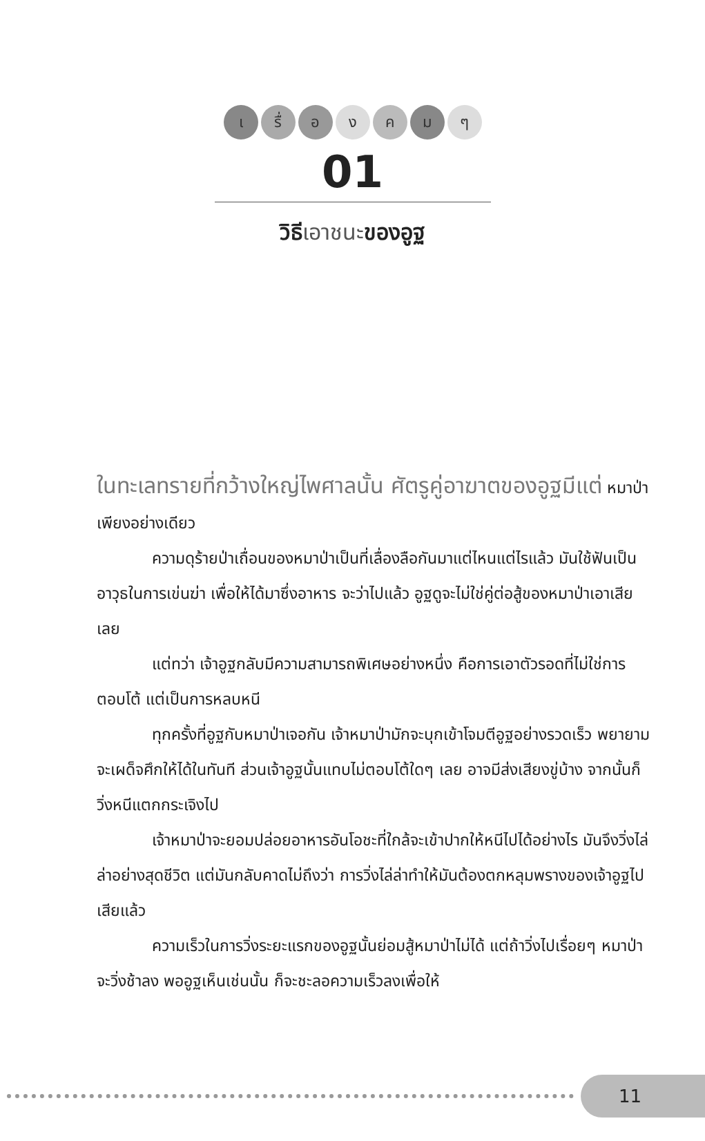เ รื่ อ ง ค ม ๆ
01
วิธีเอาชนะของอูฐ
ในทะเลทรายที่กว้างใหญ่ไพศาลนั้น ศัตรูคู่อาฆาตของอูฐมีแต่ หมาป่าเพียงอย่างเดียว
ความดุร้ายป่าเถื่อนของหมาป่าเป็นที่เลื่องลือกันมาแต่ไหนแต่ไรแล้ว มันใช้ฟันเป็นอาวุธในการเข่นฆ่า เพื่อให้ได้มาซึ่งอาหาร จะว่าไปแล้ว อูฐดูจะไม่ใช่คู่ต่อสู้ของหมาป่าเอาเสียเลย
แต่ทว่า เจ้าอูฐกลับมีความสามารถพิเศษอย่างหนึ่ง คือการเอาตัวรอดที่ไม่ใช่การตอบโต้ แต่เป็นการหลบหนี
ทุกครั้งที่อูฐกับหมาป่าเจอกัน เจ้าหมาป่ามักจะบุกเข้าโจมตีอูฐอย่างรวดเร็ว พยายามจะเผด็จศึกให้ได้ในทันที ส่วนเจ้าอูฐนั้นแทบไม่ตอบโต้ใดๆ เลย อาจมีส่งเสียงขู่บ้าง จากนั้นก็วิ่งหนีแตกกระเจิงไป
เจ้าหมาป่าจะยอมปล่อยอาหารอันโอชะที่ใกล้จะเข้าปากให้หนีไปได้อย่างไร มันจึงวิ่งไล่ล่าอย่างสุดชีวิต แต่มันกลับคาดไม่ถึงว่า การวิ่งไล่ล่าทำให้มันต้องตกหลุมพรางของเจ้าอูฐไปเสียแล้ว
ความเร็วในการวิ่งระยะแรกของอูฐนั้นย่อมสู้หมาป่าไม่ได้ แต่ถ้าวิ่งไปเรื่อยๆ หมาป่าจะวิ่งช้าลง พออูฐเห็นเช่นนั้น ก็จะชะลอความเร็วลงเพื่อให้
11